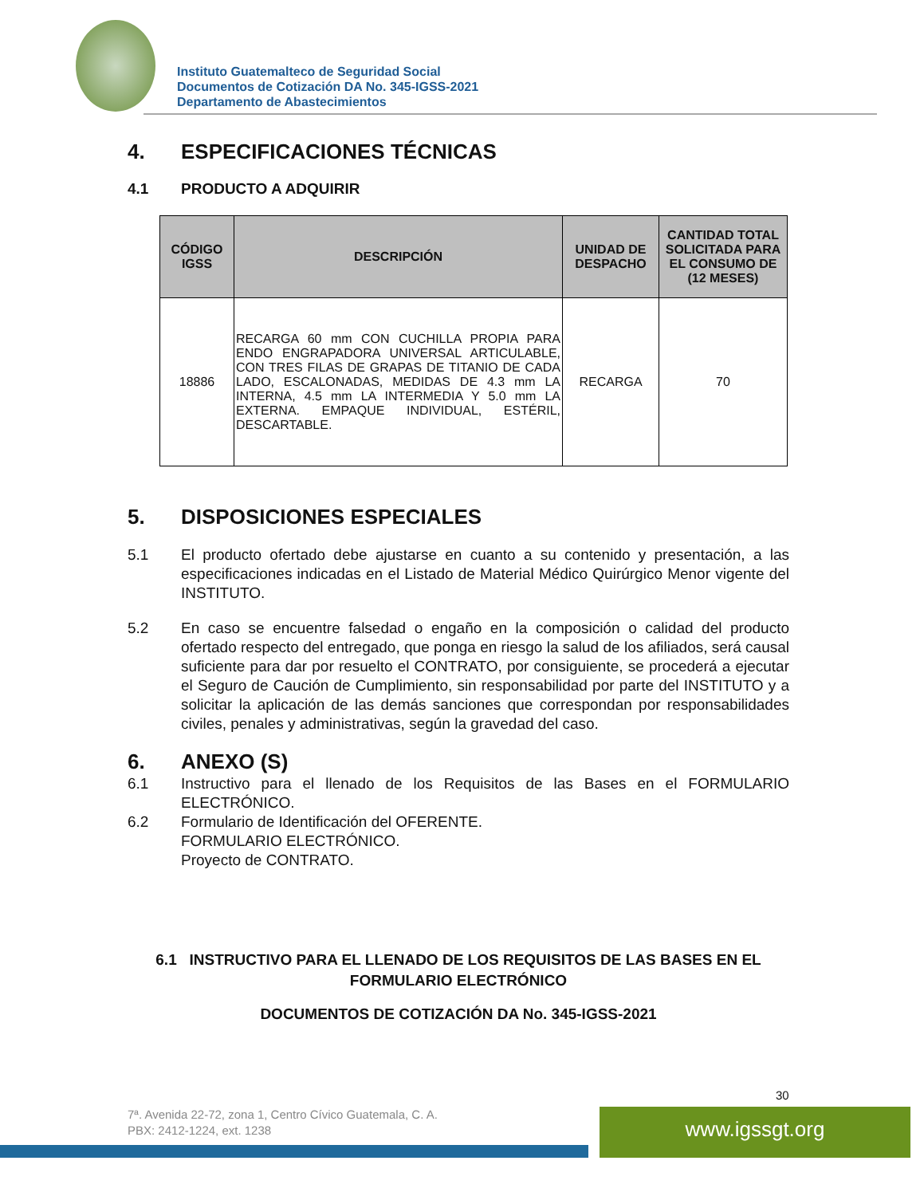Instituto Guatemalteco de Seguridad Social
Documentos de Cotización DA No. 345-IGSS-2021
Departamento de Abastecimientos
4. ESPECIFICACIONES TÉCNICAS
4.1 PRODUCTO A ADQUIRIR
| CÓDIGO IGSS | DESCRIPCIÓN | UNIDAD DE DESPACHO | CANTIDAD TOTAL SOLICITADA PARA EL CONSUMO DE (12 MESES) |
| --- | --- | --- | --- |
| 18886 | RECARGA 60 mm CON CUCHILLA PROPIA PARA ENDO ENGRAPADORA UNIVERSAL ARTICULABLE, CON TRES FILAS DE GRAPAS DE TITANIO DE CADA LADO, ESCALONADAS, MEDIDAS DE 4.3 mm LA INTERNA, 4.5 mm LA INTERMEDIA Y 5.0 mm LA EXTERNA. EMPAQUE INDIVIDUAL, ESTÉRIL, DESCARTABLE. | RECARGA | 70 |
5. DISPOSICIONES ESPECIALES
5.1 El producto ofertado debe ajustarse en cuanto a su contenido y presentación, a las especificaciones indicadas en el Listado de Material Médico Quirúrgico Menor vigente del INSTITUTO.
5.2 En caso se encuentre falsedad o engaño en la composición o calidad del producto ofertado respecto del entregado, que ponga en riesgo la salud de los afiliados, será causal suficiente para dar por resuelto el CONTRATO, por consiguiente, se procederá a ejecutar el Seguro de Caución de Cumplimiento, sin responsabilidad por parte del INSTITUTO y a solicitar la aplicación de las demás sanciones que correspondan por responsabilidades civiles, penales y administrativas, según la gravedad del caso.
6. ANEXO (S)
6.1 Instructivo para el llenado de los Requisitos de las Bases en el FORMULARIO ELECTRÓNICO.
6.2 Formulario de Identificación del OFERENTE.
FORMULARIO ELECTRÓNICO.
Proyecto de CONTRATO.
6.1 INSTRUCTIVO PARA EL LLENADO DE LOS REQUISITOS DE LAS BASES EN EL FORMULARIO ELECTRÓNICO
DOCUMENTOS DE COTIZACIÓN DA No. 345-IGSS-2021
30
7ª. Avenida 22-72, zona 1, Centro Cívico Guatemala, C. A.
PBX: 2412-1224, ext. 1238
www.igssgt.org